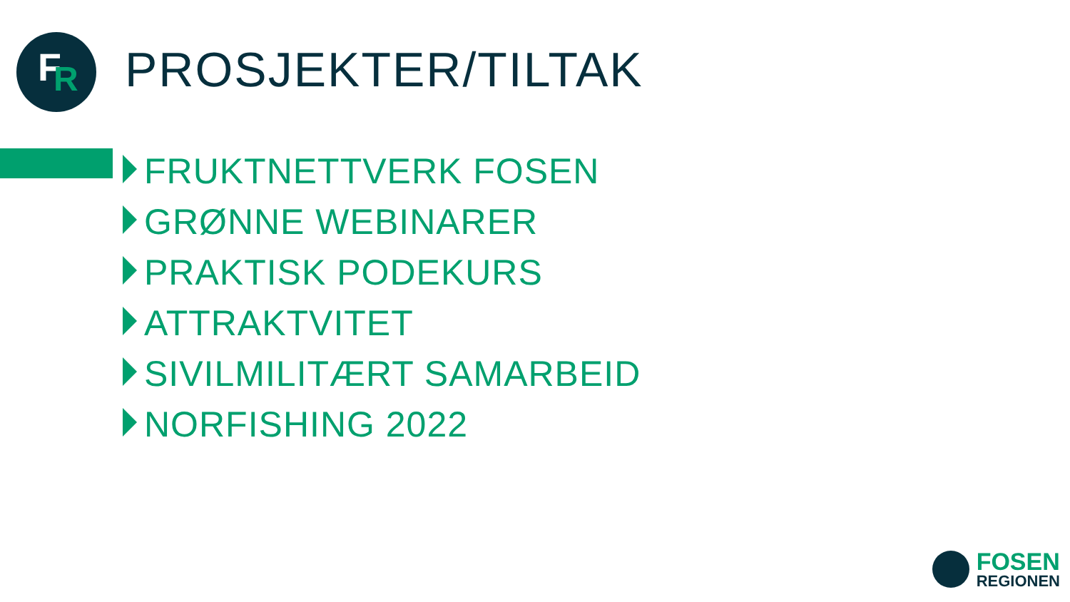F R
PROSJEKTER/TILTAK
FRUKTNETTVERK FOSEN
GRØNNE WEBINARER
PRAKTISK PODEKURS
ATTRAKTVITET
SIVILMILITÆRT SAMARBEID
NORFISHING 2022
FOSEN
REGIONEN